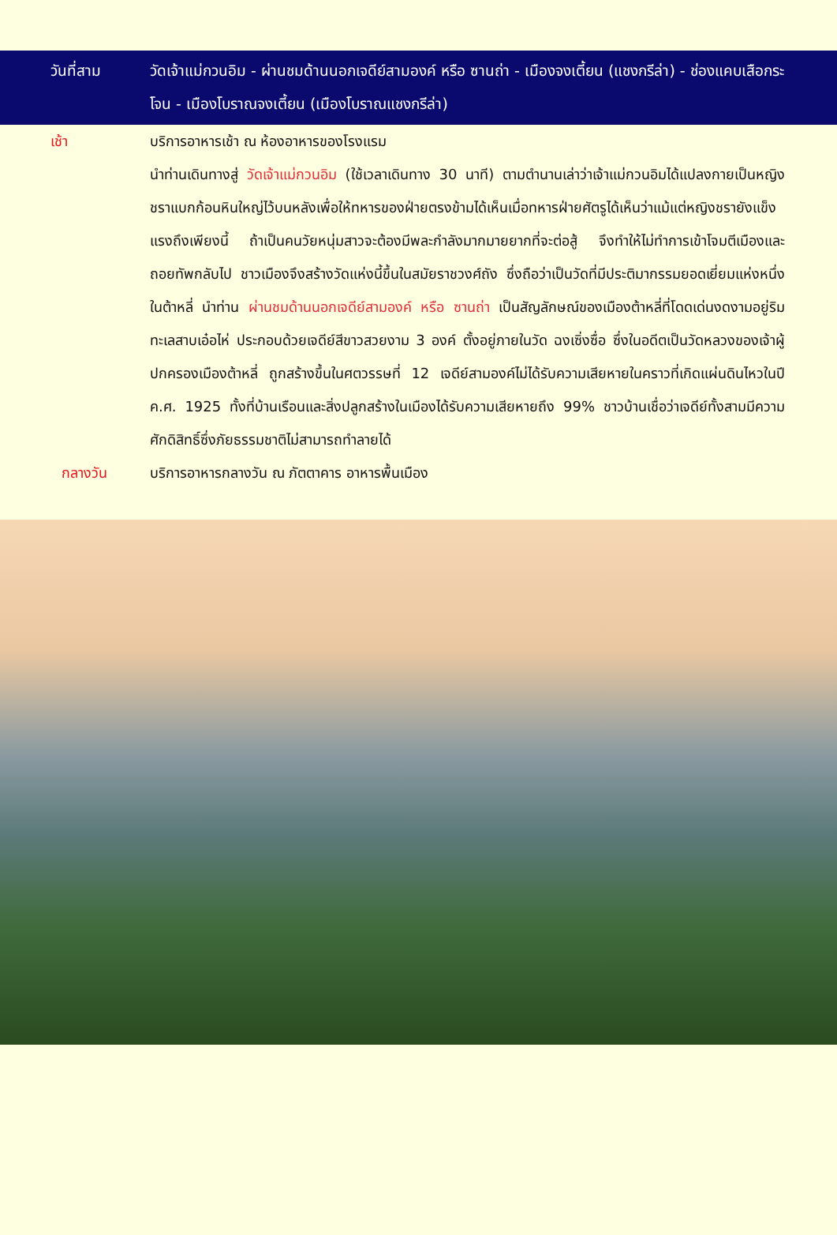วันที่สาม วัดเจ้าแม่กวนอิม - ผ่านชมด้านนอกเจดีย์สามองค์ หรือ ซานถ่า - เมืองจงเตี้ยน (แชงกรีล่า) - ช่องแคบเสือกระโจน - เมืองโบราณจงเตี้ยน (เมืองโบราณแชงกรีล่า)
เช้า บริการอาหารเช้า ณ ห้องอาหารของโรงแรม
นำท่านเดินทางสู่ วัดเจ้าแม่กวนอิม (ใช้เวลาเดินทาง 30 นาที) ตามตำนานเล่าว่าเจ้าแม่กวนอิมได้แปลงกายเป็นหญิงชราแบกก้อนหินใหญ่ไว้บนหลังเพื่อให้ทหารของฝ่ายตรงข้ามได้เห็นเมื่อทหารฝ่ายศัตรูได้เห็นว่าแม้แต่หญิงชรายังแข็งแรงถึงเพียงนี้ ถ้าเป็นคนวัยหนุ่มสาวจะต้องมีพละกำลังมากมายยากที่จะต่อสู้ จึงทำให้ไม่ทำการเข้าโจมตีเมืองและถอยทัพกลับไป ชาวเมืองจึงสร้างวัดแห่งนี้ขึ้นในสมัยราชวงศ์ถัง ซึ่งถือว่าเป็นวัดที่มีประติมากรรมยอดเยี่ยมแห่งหนึ่งในต้าหลี่ นำท่าน ผ่านชมด้านนอกเจดีย์สามองค์ หรือ ซานถ่า เป็นสัญลักษณ์ของเมืองต้าหลี่ที่โดดเด่นงดงามอยู่ริมทะเลสาบเอ๋อไห่ ประกอบด้วยเจดีย์สีขาวสวยงาม 3 องค์ ตั้งอยู่ภายในวัด ฉงเซิ่งซื่อ ซึ่งในอดีตเป็นวัดหลวงของเจ้าผู้ปกครองเมืองต้าหลี่ ถูกสร้างขึ้นในศตวรรษที่ 12 เจดีย์สามองค์ไม่ได้รับความเสียหายในคราวที่เกิดแผ่นดินไหวในปี ค.ศ. 1925 ทั้งที่บ้านเรือนและสิ่งปลูกสร้างในเมืองได้รับความเสียหายถึง 99% ชาวบ้านเชื่อว่าเจดีย์ทั้งสามมีความศักดิสิทธิ์ซึ่งภัยธรรมชาติไม่สามารถทำลายได้
กลางวัน บริการอาหารกลางวัน ณ ภัตตาคาร อาหารพื้นเมือง